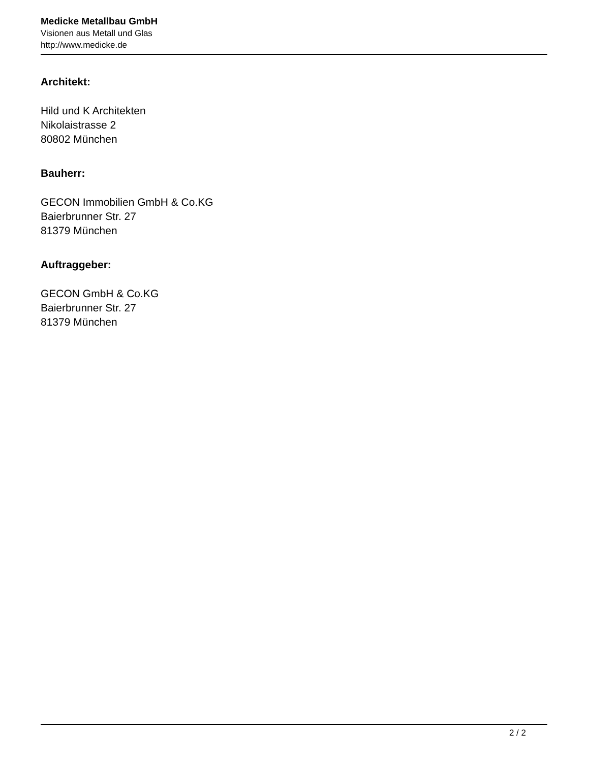Medicke Metallbau GmbH
Visionen aus Metall und Glas
http://www.medicke.de
Architekt:
Hild und K Architekten
Nikolaistrasse 2
80802 München
Bauherr:
GECON Immobilien GmbH & Co.KG
Baierbrunner Str. 27
81379 München
Auftraggeber:
GECON GmbH & Co.KG
Baierbrunner Str. 27
81379 München
2 / 2